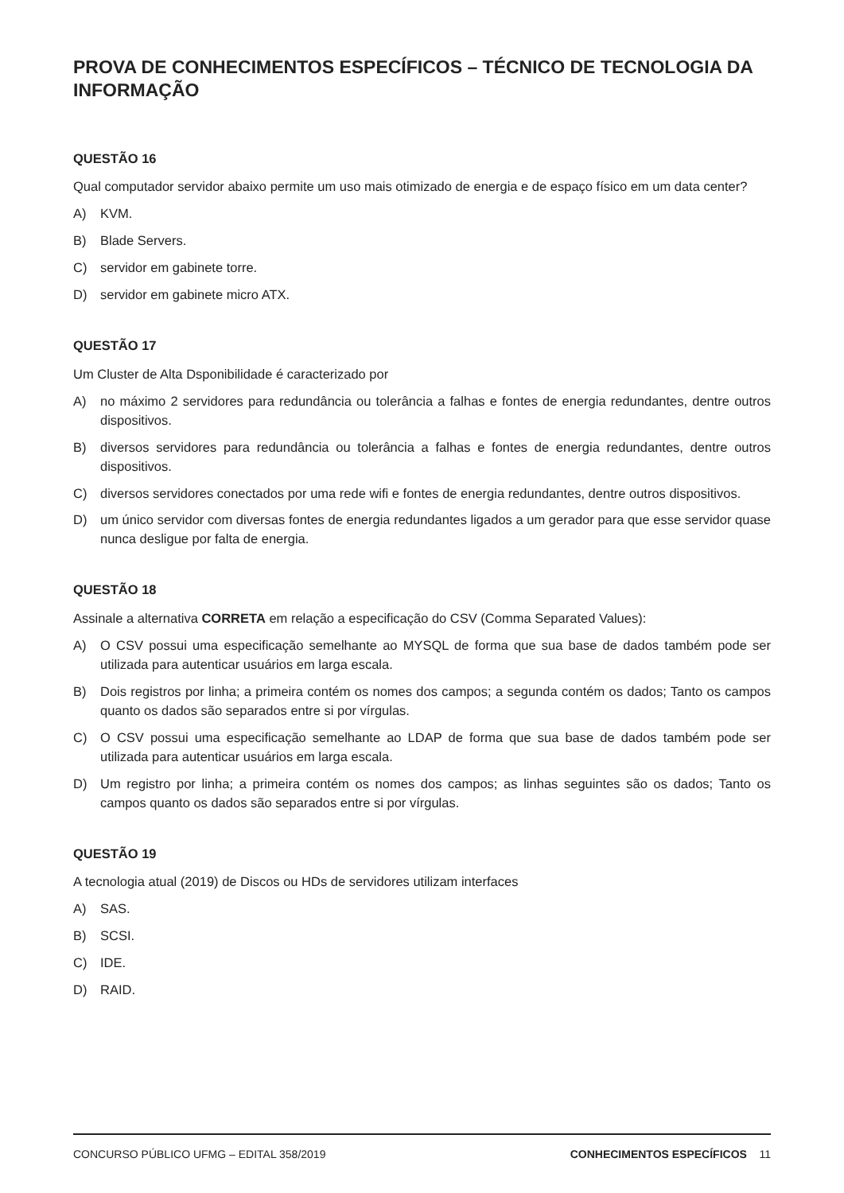PROVA DE CONHECIMENTOS ESPECÍFICOS – TÉCNICO DE TECNOLOGIA DA INFORMAÇÃO
QUESTÃO 16
Qual computador servidor abaixo permite um uso mais otimizado de energia e de espaço físico em um data center?
A) KVM.
B) Blade Servers.
C) servidor em gabinete torre.
D) servidor em gabinete micro ATX.
QUESTÃO 17
Um Cluster de Alta Dsponibilidade é caracterizado por
A) no máximo 2 servidores para redundância ou tolerância a falhas e fontes de energia redundantes, dentre outros dispositivos.
B) diversos servidores para redundância ou tolerância a falhas e fontes de energia redundantes, dentre outros dispositivos.
C) diversos servidores conectados por uma rede wifi e fontes de energia redundantes, dentre outros dispositivos.
D) um único servidor com diversas fontes de energia redundantes ligados a um gerador para que esse servidor quase nunca desligue por falta de energia.
QUESTÃO 18
Assinale a alternativa CORRETA em relação a especificação do CSV (Comma Separated Values):
A) O CSV possui uma especificação semelhante ao MYSQL de forma que sua base de dados também pode ser utilizada para autenticar usuários em larga escala.
B) Dois registros por linha; a primeira contém os nomes dos campos; a segunda contém os dados; Tanto os campos quanto os dados são separados entre si por vírgulas.
C) O CSV possui uma especificação semelhante ao LDAP de forma que sua base de dados também pode ser utilizada para autenticar usuários em larga escala.
D) Um registro por linha; a primeira contém os nomes dos campos; as linhas seguintes são os dados; Tanto os campos quanto os dados são separados entre si por vírgulas.
QUESTÃO 19
A tecnologia atual (2019) de Discos ou HDs de servidores utilizam interfaces
A) SAS.
B) SCSI.
C) IDE.
D) RAID.
CONCURSO PÚBLICO UFMG – EDITAL 358/2019 CONHECIMENTOS ESPECÍFICOS 11